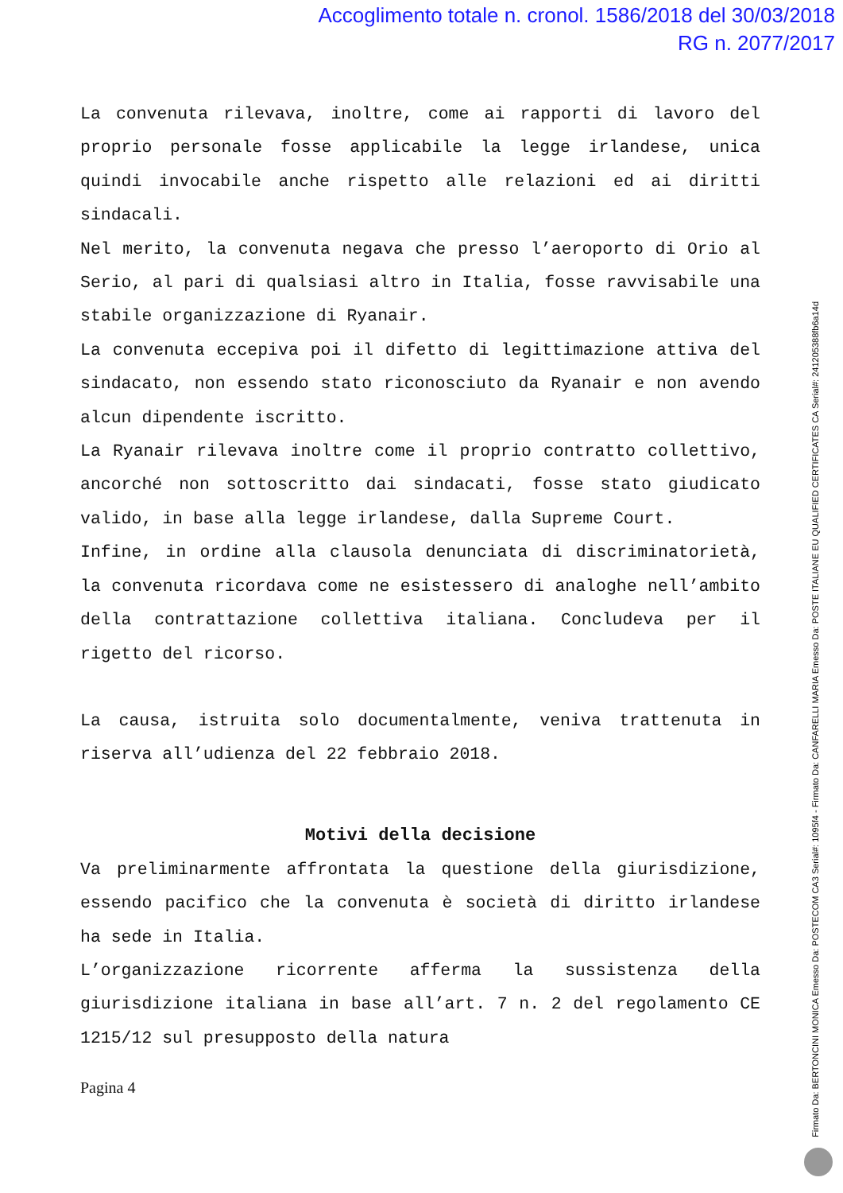Accoglimento totale n. cronol. 1586/2018 del 30/03/2018
RG n. 2077/2017
La convenuta rilevava, inoltre, come ai rapporti di lavoro del proprio personale fosse applicabile la legge irlandese, unica quindi invocabile anche rispetto alle relazioni ed ai diritti sindacali.
Nel merito, la convenuta negava che presso l’aeroporto di Orio al Serio, al pari di qualsiasi altro in Italia, fosse ravvisabile una stabile organizzazione di Ryanair.
La convenuta eccepiva poi il difetto di legittimazione attiva del sindacato, non essendo stato riconosciuto da Ryanair e non avendo alcun dipendente iscritto.
La Ryanair rilevava inoltre come il proprio contratto collettivo, ancorché non sottoscritto dai sindacati, fosse stato giudicato valido, in base alla legge irlandese, dalla Supreme Court.
Infine, in ordine alla clausola denunciata di discriminatorietà, la convenuta ricordava come ne esistessero di analoghe nell’ambito della contrattazione collettiva italiana. Concludeva per il rigetto del ricorso.
La causa, istruita solo documentalmente, veniva trattenuta in riserva all’udienza del 22 febbraio 2018.
Motivi della decisione
Va preliminarmente affrontata la questione della giurisdizione, essendo pacifico che la convenuta è società di diritto irlandese ha sede in Italia.
L’organizzazione ricorrente afferma la sussistenza della giurisdizione italiana in base all’art. 7 n. 2 del regolamento CE 1215/12 sul presupposto della natura
Pagina 4
Firmato Da: BERTONCINI MONICA Emesso Da: POSTECOM CA3 Serial#: 1095f4 - Firmato Da: CANFARELLI MARIA Emesso Da: POSTE ITALIANE EU QUALIFIED CERTIFICATES CA Serial#: 2412053​88fb6a14d